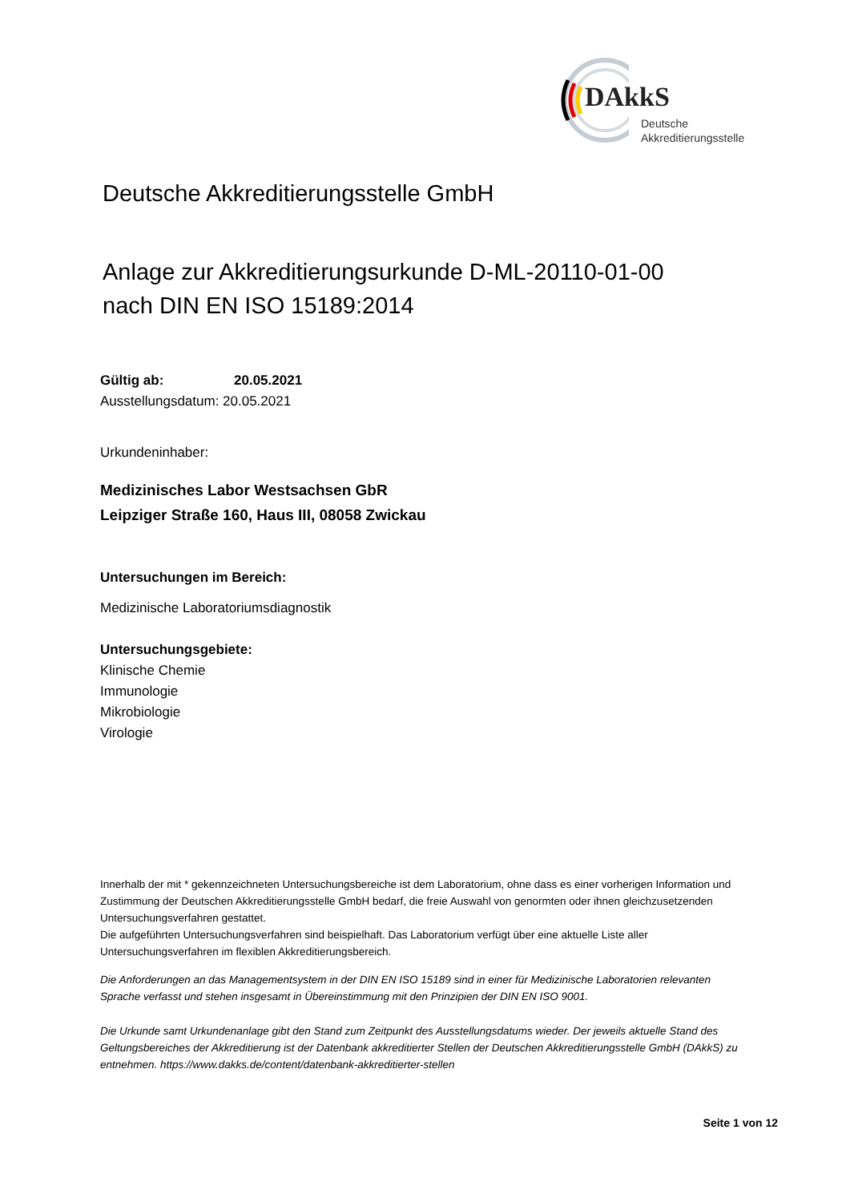DAkkS
Deutsche
Akkreditierungsstelle
Deutsche Akkreditierungsstelle GmbH
Anlage zur Akkreditierungsurkunde D-ML-20110-01-00
nach DIN EN ISO 15189:2014
Gültig ab: 20.05.2021
Ausstellungsdatum: 20.05.2021
Urkundeninhaber:
Medizinisches Labor Westsachsen GbR
Leipziger Straße 160, Haus III, 08058 Zwickau
Untersuchungen im Bereich:
Medizinische Laboratoriumsdiagnostik
Untersuchungsgebiete:
Klinische Chemie
Immunologie
Mikrobiologie
Virologie
Innerhalb der mit * gekennzeichneten Untersuchungsbereiche ist dem Laboratorium, ohne dass es einer vorherigen Information und Zustimmung der Deutschen Akkreditierungsstelle GmbH bedarf, die freie Auswahl von genormten oder ihnen gleichzusetzenden Untersuchungsverfahren gestattet.
Die aufgeführten Untersuchungsverfahren sind beispielhaft. Das Laboratorium verfügt über eine aktuelle Liste aller Untersuchungsverfahren im flexiblen Akkreditierungsbereich.
Die Anforderungen an das Managementsystem in der DIN EN ISO 15189 sind in einer für Medizinische Laboratorien relevanten Sprache verfasst und stehen insgesamt in Übereinstimmung mit den Prinzipien der DIN EN ISO 9001.
Die Urkunde samt Urkundenanlage gibt den Stand zum Zeitpunkt des Ausstellungsdatums wieder. Der jeweils aktuelle Stand des Geltungsbereiches der Akkreditierung ist der Datenbank akkreditierter Stellen der Deutschen Akkreditierungsstelle GmbH (DAkkS) zu entnehmen. https://www.dakks.de/content/datenbank-akkreditierter-stellen
Seite 1 von 12